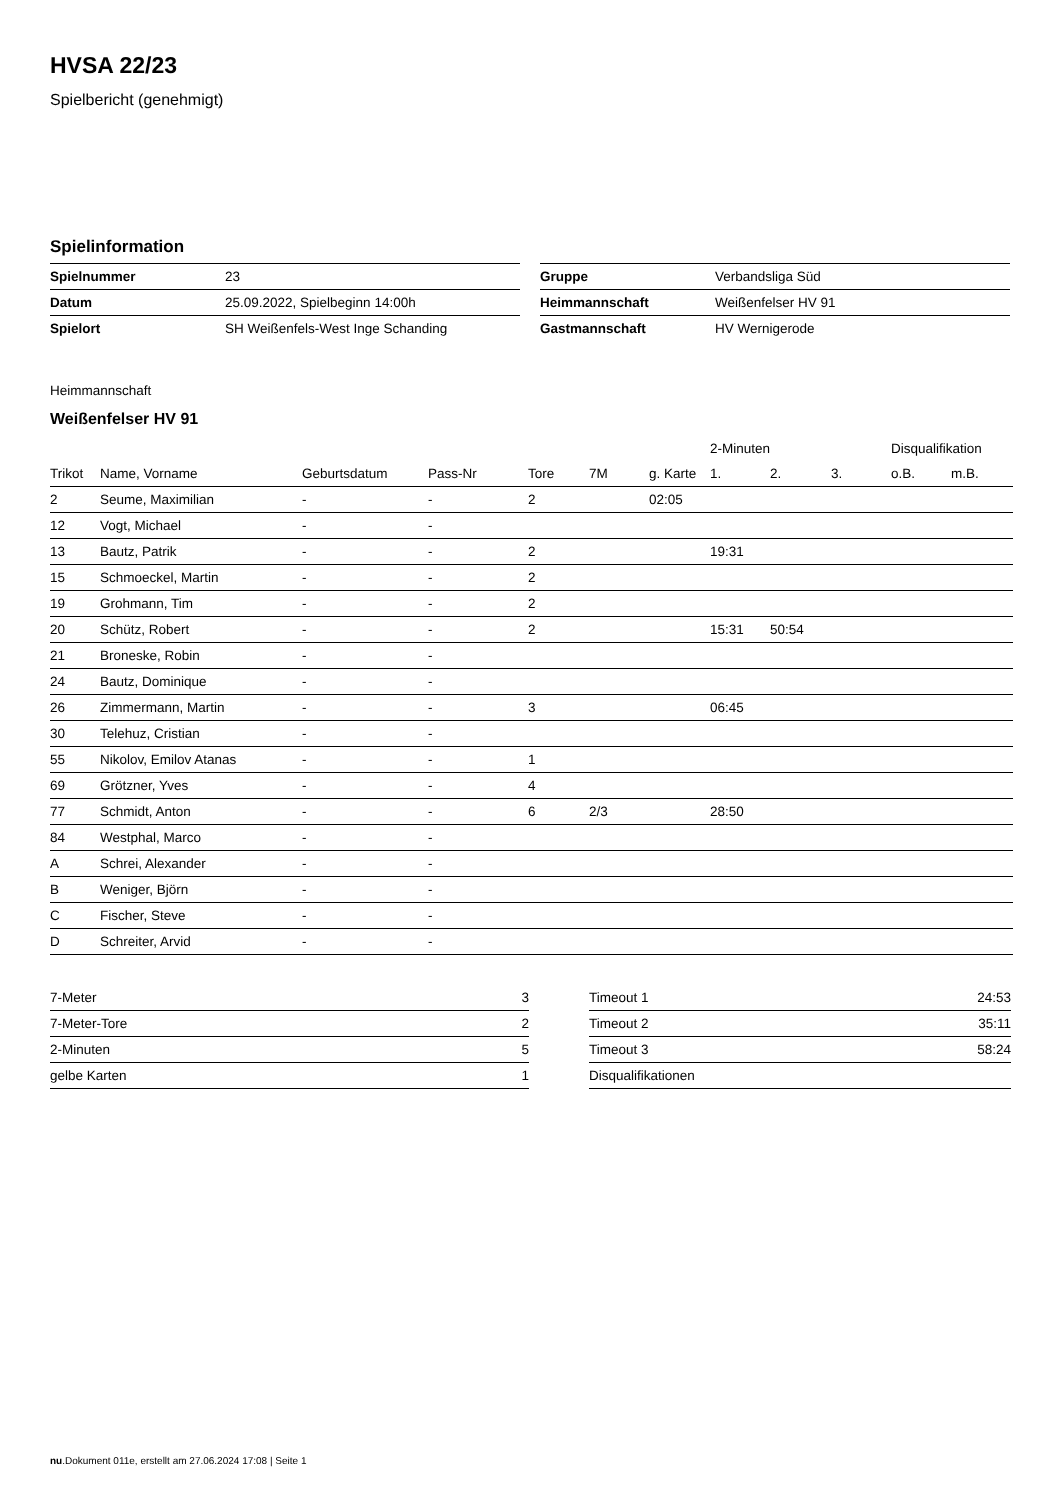HVSA 22/23
Spielbericht (genehmigt)
Spielinformation
| Spielnummer | 23 |
| Datum | 25.09.2022, Spielbeginn 14:00h |
| Spielort | SH Weißenfels-West Inge Schanding |
| Gruppe | Verbandsliga Süd |
| Heimmannschaft | Weißenfelser HV 91 |
| Gastmannschaft | HV Wernigerode |
Heimmannschaft
Weißenfelser HV 91
| | | | | | | | 2-Minuten | | | Disqualifikation | |
| --- | --- | --- | --- | --- | --- | --- | --- | --- | --- | --- | --- |
| Trikot | Name, Vorname | Geburtsdatum | Pass-Nr | Tore | 7M | g. Karte | 1. | 2. | 3. | o.B. | m.B. |
| 2 | Seume, Maximilian | - | - | 2 | | 02:05 | | | | | |
| 12 | Vogt, Michael | - | - | | | | | | | | |
| 13 | Bautz, Patrik | - | - | 2 | | | 19:31 | | | | |
| 15 | Schmoeckel, Martin | - | - | 2 | | | | | | | |
| 19 | Grohmann, Tim | - | - | 2 | | | | | | | |
| 20 | Schütz, Robert | - | - | 2 | | | 15:31 | 50:54 | | | |
| 21 | Broneske, Robin | - | - | | | | | | | | |
| 24 | Bautz, Dominique | - | - | | | | | | | | |
| 26 | Zimmermann, Martin | - | - | 3 | | | 06:45 | | | | |
| 30 | Telehuz, Cristian | - | - | | | | | | | | |
| 55 | Nikolov, Emilov Atanas | - | - | 1 | | | | | | | |
| 69 | Grötzner, Yves | - | - | 4 | | | | | | | |
| 77 | Schmidt, Anton | - | - | 6 | 2/3 | | 28:50 | | | | |
| 84 | Westphal, Marco | - | - | | | | | | | | |
| A | Schrei, Alexander | - | - | | | | | | | | |
| B | Weniger, Björn | - | - | | | | | | | | |
| C | Fischer, Steve | - | - | | | | | | | | |
| D | Schreiter, Arvid | - | - | | | | | | | | |
| 7-Meter | 3 |
| 7-Meter-Tore | 2 |
| 2-Minuten | 5 |
| gelbe Karten | 1 |
| Timeout 1 | 24:53 |
| Timeout 2 | 35:11 |
| Timeout 3 | 58:24 |
| Disqualifikationen | |
nu.Dokument 011e, erstellt am 27.06.2024 17:08 | Seite 1